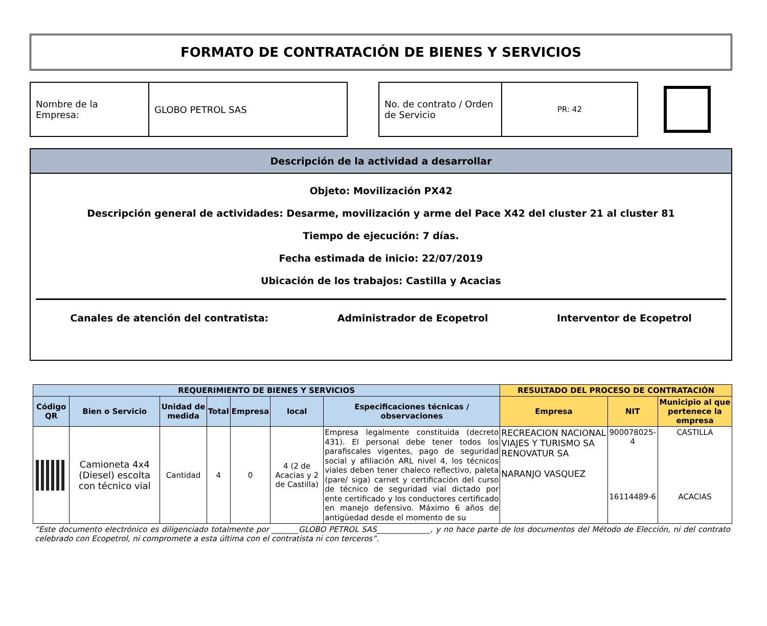FORMATO DE CONTRATACIÓN DE BIENES Y SERVICIOS
Nombre de la Empresa:
GLOBO PETROL SAS
No. de contrato / Orden de Servicio
PR: 42
Descripción de la actividad a desarrollar
Objeto: Movilización PX42
Descripción general de actividades: Desarme, movilización y arme del Pace X42 del cluster 21 al cluster 81
Tiempo de ejecución: 7 días.
Fecha estimada de inicio: 22/07/2019
Ubicación de los trabajos: Castilla y Acacias
Canales de atención del contratista: Administrador de Ecopetrol Interventor de Ecopetrol
| REQUERIMIENTO DE BIENES Y SERVICIOS | | | | | | | RESULTADO DEL PROCESO DE CONTRATACIÓN | | |
| --- | --- | --- | --- | --- | --- | --- | --- | --- | --- |
| Código QR | Bien o Servicio | Unidad de medida | Total | Empresa | local | Especificaciones técnicas / observaciones | Empresa | NIT | Municipio al que pertenece la empresa |
| | Camioneta 4x4 (Diesel) escolta con técnico vial | Cantidad | 4 | 0 | 4 (2 de Acacias y 2 de Castilla) | Empresa legalmente constituida (decreto 431). El personal debe tener todos los parafiscales vigentes, pago de seguridad social y afiliación ARL nivel 4, los técnicos viales deben tener chaleco reflectivo, paleta (pare/ siga) carnet y certificación del curso de técnico de seguridad vial dictado por ente certificado y los conductores certificado en manejo defensivo. Máximo 6 años de antigüedad desde el momento de su | RECREACION NACIONAL VIAJES Y TURISMO SA RENOVATUR SA NARANJO VASQUEZ | 900078025-4 16114489-6 | CASTILLA ACACIAS |
“Este documento electrónico es diligenciado totalmente por _______GLOBO PETROL SAS______________, y no hace parte de los documentos del Método de Elección, ni del contrato celebrado con Ecopetrol, ni compromete a esta última con el contratista ni con terceros”.